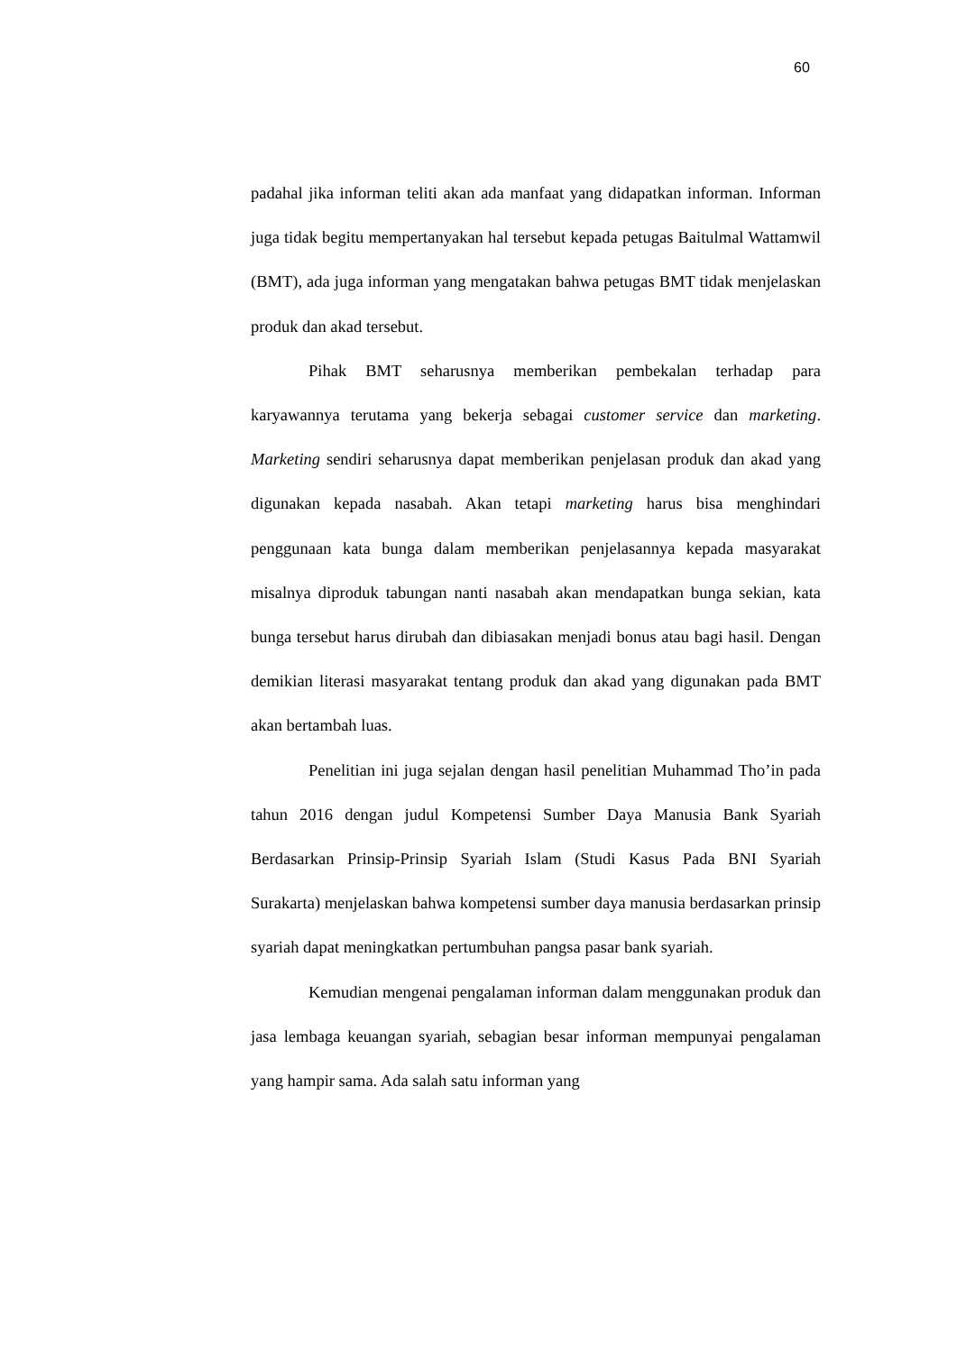60
padahal jika informan teliti akan ada manfaat yang didapatkan informan. Informan juga tidak begitu mempertanyakan hal tersebut kepada petugas Baitulmal Wattamwil (BMT), ada juga informan yang mengatakan bahwa petugas BMT tidak menjelaskan produk dan akad tersebut.
Pihak BMT seharusnya memberikan pembekalan terhadap para karyawannya terutama yang bekerja sebagai customer service dan marketing. Marketing sendiri seharusnya dapat memberikan penjelasan produk dan akad yang digunakan kepada nasabah. Akan tetapi marketing harus bisa menghindari penggunaan kata bunga dalam memberikan penjelasannya kepada masyarakat misalnya diproduk tabungan nanti nasabah akan mendapatkan bunga sekian, kata bunga tersebut harus dirubah dan dibiasakan menjadi bonus atau bagi hasil. Dengan demikian literasi masyarakat tentang produk dan akad yang digunakan pada BMT akan bertambah luas.
Penelitian ini juga sejalan dengan hasil penelitian Muhammad Tho’in pada tahun 2016 dengan judul Kompetensi Sumber Daya Manusia Bank Syariah Berdasarkan Prinsip-Prinsip Syariah Islam (Studi Kasus Pada BNI Syariah Surakarta) menjelaskan bahwa kompetensi sumber daya manusia berdasarkan prinsip syariah dapat meningkatkan pertumbuhan pangsa pasar bank syariah.
Kemudian mengenai pengalaman informan dalam menggunakan produk dan jasa lembaga keuangan syariah, sebagian besar informan mempunyai pengalaman yang hampir sama. Ada salah satu informan yang